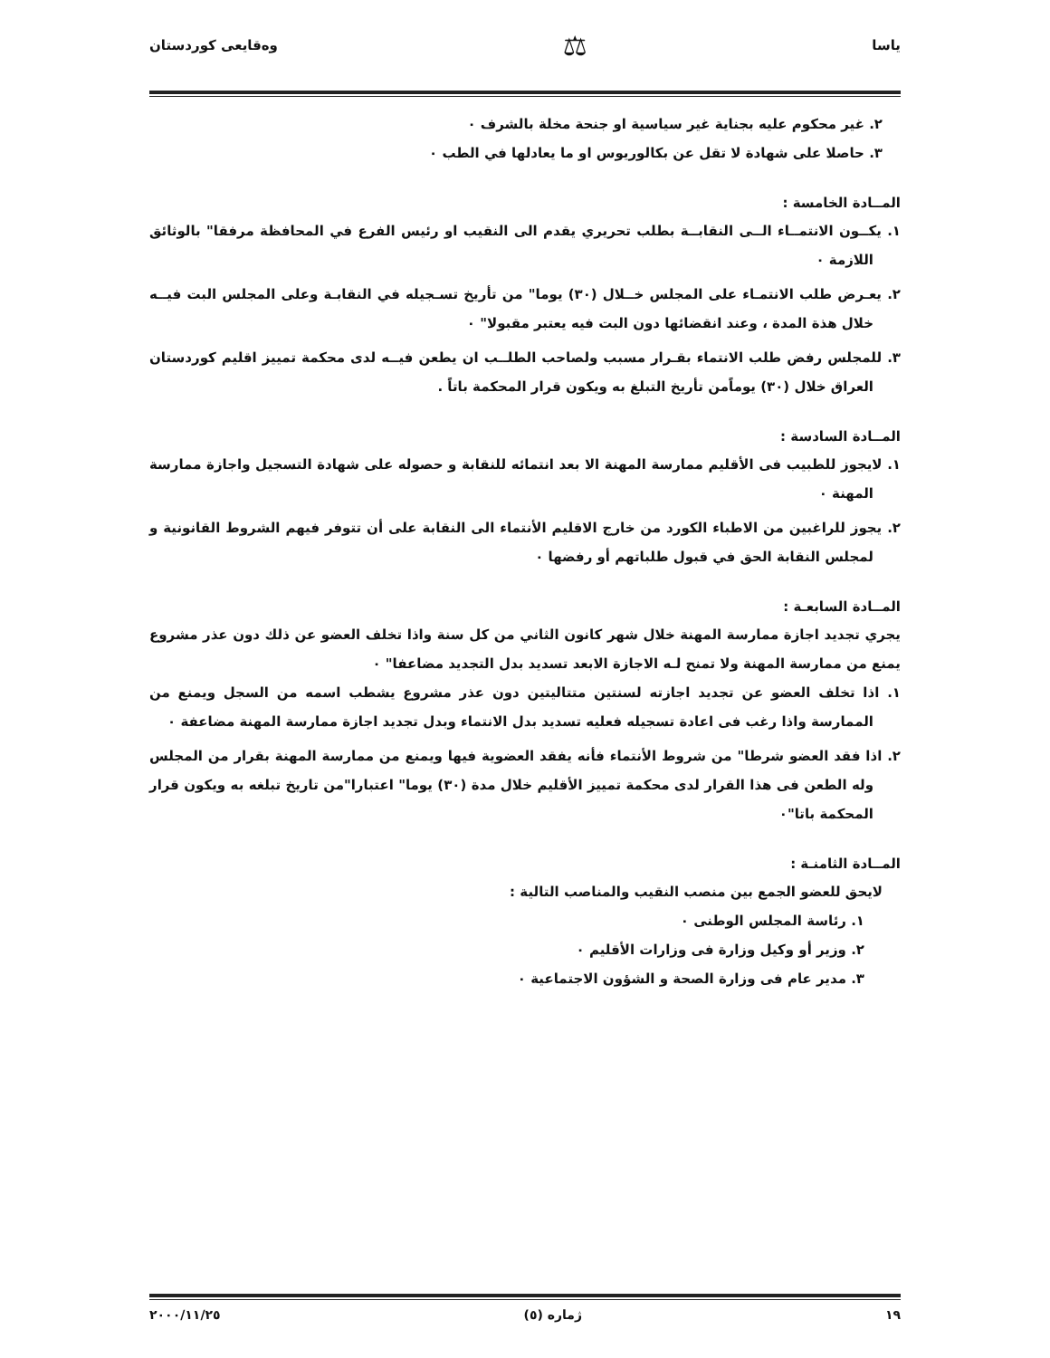ياسا ⚖ وەقايعى كوردستان
٢. غير محكوم عليه بجناية غير سياسية او جنحة مخلة بالشرف ٠
٣. حاصلا على شهادة لا تقل عن بكالوريوس او ما يعادلها في الطب ٠
المــادة الخامسة :
١. يكــون الانتمــاء الــى النقابــة بطلب تحريري يقدم الى النقيب او رئيس الفرع في المحافظة مرفقا" بالوثائق اللازمة ٠
٢. يعـرض طلب الانتمـاء على المجلس خــلال (٣٠) يوما" من تأريخ تسـجيله في النقابـة وعلى المجلس البت فيــه خلال هذة المدة ، وعند انقضائها دون البت فيه يعتبر مقبولا" ٠
٣. للمجلس رفض طلب الانتماء بقـرار مسبب ولصاحب الطلــب ان يطعن فيــه لدى محكمة تمييز اقليم كوردستان العراق خلال (٣٠) يوماًمن تأريخ التبلغ به ويكون قرار المحكمة باتاً .
المــادة السادسة :
١. لايجوز للطبيب فى الأقليم ممارسة المهنة الا بعد انتمائه للنقابة و حصوله على شهادة التسجيل واجازة ممارسة المهنة ٠
٢. يجوز للراغبين من الاطباء الكورد من خارج الاقليم الأنتماء الى النقابة على أن تتوفر فيهم الشروط القانونية و لمجلس النقابة الحق في قبول طلباتهم أو رفضها ٠
المــادة السابعـة :
يجري تجديد اجازة ممارسة المهنة خلال شهر كانون الثاني من كل سنة واذا تخلف العضو عن ذلك دون عذر مشروع يمنع من ممارسة المهنة ولا تمنح لـه الاجازة الابعد تسديد بدل التجديد مضاعفا" ٠
١. اذا تخلف العضو عن تجديد اجازته لسنتين متتاليتين دون عذر مشروع يشطب اسمه من السجل ويمنع من الممارسة واذا رغب فى اعادة تسجيله فعليه تسديد بدل الانتماء وبدل تجديد اجازة ممارسة المهنة مضاعفة ٠
٢. اذا فقد العضو شرطا" من شروط الأنتماء فأنه يفقد العضوية فيها ويمنع من ممارسة المهنة بقرار من المجلس وله الطعن فى هذا القرار لدى محكمة تمييز الأقليم خلال مدة (٣٠) يوما" اعتبارا"من تاريخ تبلغه به ويكون قرار المحكمة باتا"٠
المــادة الثامنـة :
لايحق للعضو الجمع بين منصب النقيب والمناصب التالية :
١. رئاسة المجلس الوطنى ٠
٢. وزير أو وكيل وزارة فى وزارات الأقليم ٠
٣. مدير عام فى وزارة الصحة و الشؤون الاجتماعية ٠
١٩ ژمارە (٥) ٢٠٠٠/١١/٢٥